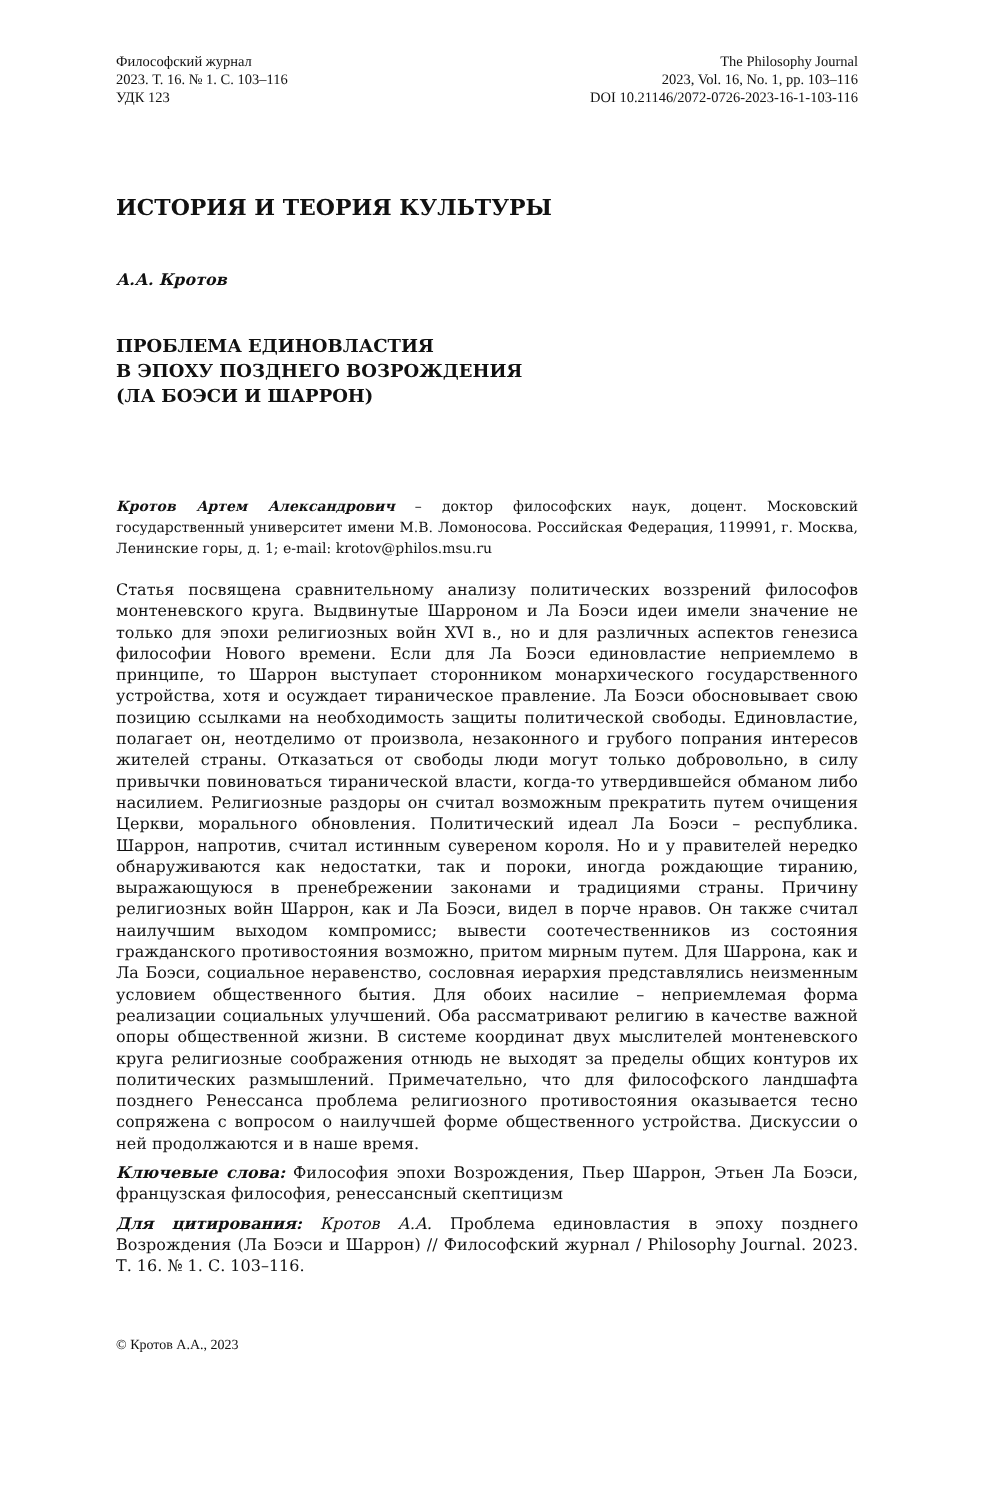Философский журнал
2023. Т. 16. № 1. С. 103–116
УДК 123
The Philosophy Journal
2023, Vol. 16, No. 1, pp. 103–116
DOI 10.21146/2072-0726-2023-16-1-103-116
ИСТОРИЯ И ТЕОРИЯ КУЛЬТУРЫ
А.А. Кротов
ПРОБЛЕМА ЕДИНОВЛАСТИЯ
В ЭПОХУ ПОЗДНЕГО ВОЗРОЖДЕНИЯ
(ЛА БОЭСИ И ШАРРОН)
Кротов Артем Александрович – доктор философских наук, доцент. Московский государственный университет имени М.В. Ломоносова. Российская Федерация, 119991, г. Москва, Ленинские горы, д. 1; e-mail: krotov@philos.msu.ru
Статья посвящена сравнительному анализу политических воззрений философов монтеневского круга. Выдвинутые Шарроном и Ла Боэси идеи имели значение не только для эпохи религиозных войн XVI в., но и для различных аспектов генезиса философии Нового времени. Если для Ла Боэси единовластие неприемлемо в принципе, то Шаррон выступает сторонником монархического государственного устройства, хотя и осуждает тираническое правление. Ла Боэси обосновывает свою позицию ссылками на необходимость защиты политической свободы. Единовластие, полагает он, неотделимо от произвола, незаконного и грубого попрания интересов жителей страны. Отказаться от свободы люди могут только добровольно, в силу привычки повиноваться тиранической власти, когда-то утвердившейся обманом либо насилием. Религиозные раздоры он считал возможным прекратить путем очищения Церкви, морального обновления. Политический идеал Ла Боэси – республика. Шаррон, напротив, считал истинным сувереном короля. Но и у правителей нередко обнаруживаются как недостатки, так и пороки, иногда рождающие тиранию, выражающуюся в пренебрежении законами и традициями страны. Причину религиозных войн Шаррон, как и Ла Боэси, видел в порче нравов. Он также считал наилучшим выходом компромисс; вывести соотечественников из состояния гражданского противостояния возможно, притом мирным путем. Для Шаррона, как и Ла Боэси, социальное неравенство, сословная иерархия представлялись неизменным условием общественного бытия. Для обоих насилие – неприемлемая форма реализации социальных улучшений. Оба рассматривают религию в качестве важной опоры общественной жизни. В системе координат двух мыслителей монтеневского круга религиозные соображения отнюдь не выходят за пределы общих контуров их политических размышлений. Примечательно, что для философского ландшафта позднего Ренессанса проблема религиозного противостояния оказывается тесно сопряжена с вопросом о наилучшей форме общественного устройства. Дискуссии о ней продолжаются и в наше время.
Ключевые слова: Философия эпохи Возрождения, Пьер Шаррон, Этьен Ла Боэси, французская философия, ренессансный скептицизм
Для цитирования: Кротов А.А. Проблема единовластия в эпоху позднего Возрождения (Ла Боэси и Шаррон) // Философский журнал / Philosophy Journal. 2023. Т. 16. № 1. С. 103–116.
© Кротов А.А., 2023